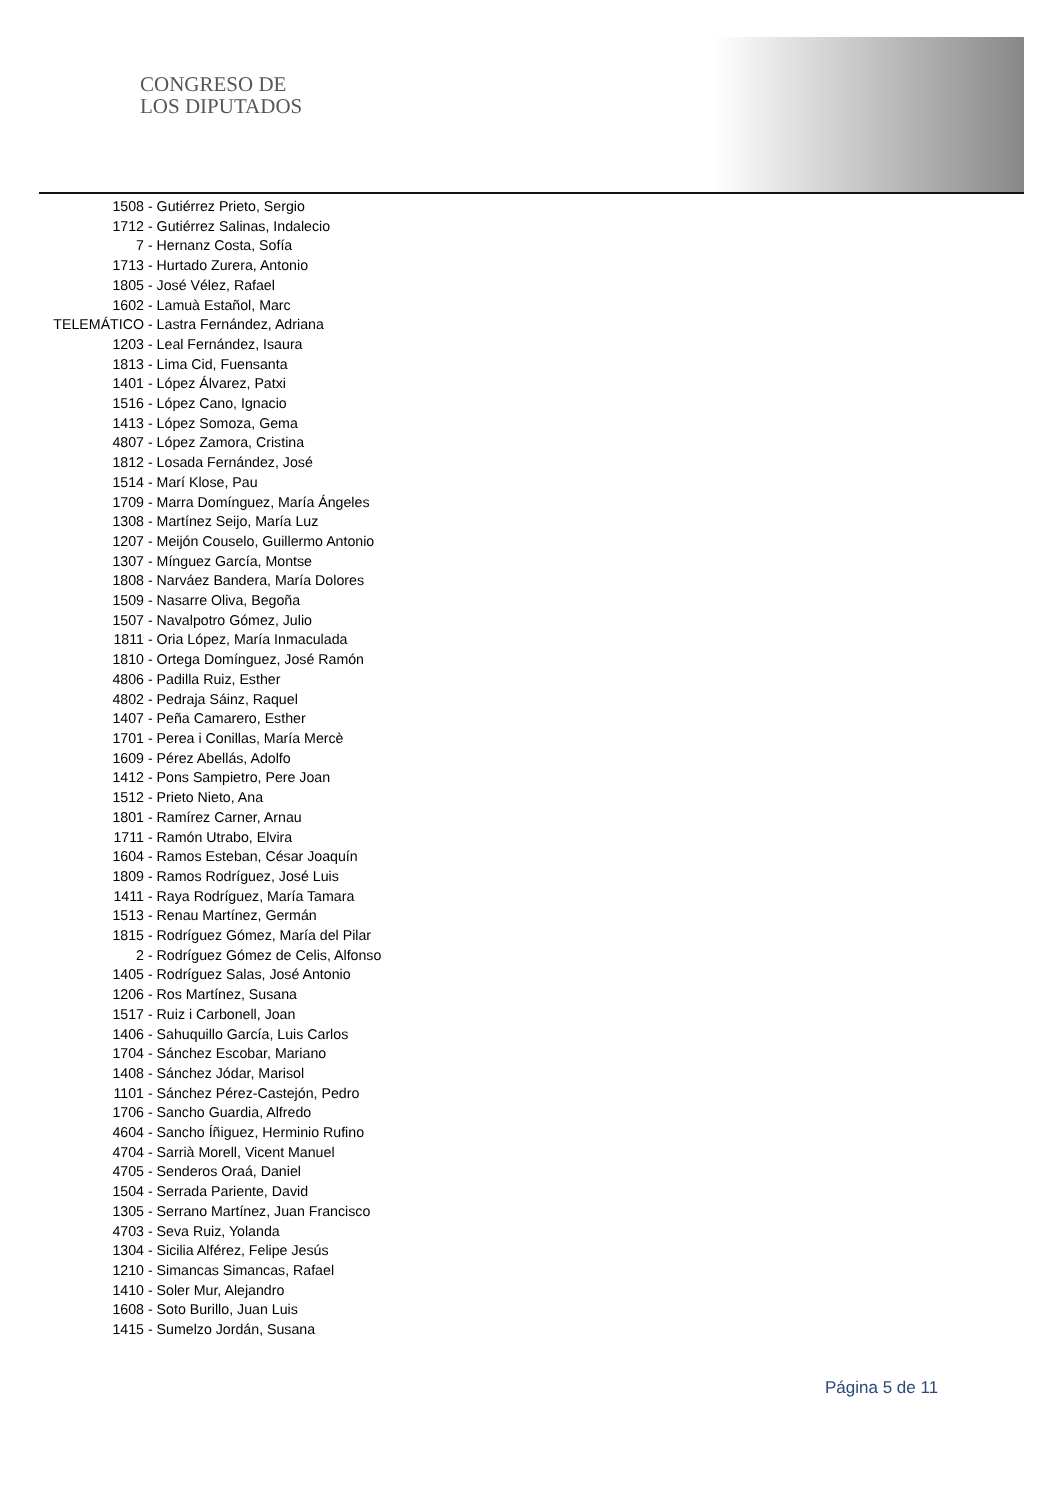CONGRESO DE
LOS DIPUTADOS
1508 - Gutiérrez Prieto, Sergio
1712 - Gutiérrez Salinas, Indalecio
7 - Hernanz Costa, Sofía
1713 - Hurtado Zurera, Antonio
1805 - José Vélez, Rafael
1602 - Lamuà Estañol, Marc
TELEMÁTICO - Lastra Fernández, Adriana
1203 - Leal Fernández, Isaura
1813 - Lima Cid, Fuensanta
1401 - López Álvarez, Patxi
1516 - López Cano, Ignacio
1413 - López Somoza, Gema
4807 - López Zamora, Cristina
1812 - Losada Fernández, José
1514 - Marí Klose, Pau
1709 - Marra Domínguez, María Ángeles
1308 - Martínez Seijo, María Luz
1207 - Meijón Couselo, Guillermo Antonio
1307 - Mínguez García, Montse
1808 - Narváez Bandera, María Dolores
1509 - Nasarre Oliva, Begoña
1507 - Navalpotro Gómez, Julio
1811 - Oria López, María Inmaculada
1810 - Ortega Domínguez, José Ramón
4806 - Padilla Ruiz, Esther
4802 - Pedraja Sáinz, Raquel
1407 - Peña Camarero, Esther
1701 - Perea i Conillas, María Mercè
1609 - Pérez Abellás, Adolfo
1412 - Pons Sampietro, Pere Joan
1512 - Prieto Nieto, Ana
1801 - Ramírez Carner, Arnau
1711 - Ramón Utrabo, Elvira
1604 - Ramos Esteban, César Joaquín
1809 - Ramos Rodríguez, José Luis
1411 - Raya Rodríguez, María Tamara
1513 - Renau Martínez, Germán
1815 - Rodríguez Gómez, María del Pilar
2 - Rodríguez Gómez de Celis, Alfonso
1405 - Rodríguez Salas, José Antonio
1206 - Ros Martínez, Susana
1517 - Ruiz i Carbonell, Joan
1406 - Sahuquillo García, Luis Carlos
1704 - Sánchez Escobar, Mariano
1408 - Sánchez Jódar, Marisol
1101 - Sánchez Pérez-Castejón, Pedro
1706 - Sancho Guardia, Alfredo
4604 - Sancho Íñiguez, Herminio Rufino
4704 - Sarrià Morell, Vicent Manuel
4705 - Senderos Oraá, Daniel
1504 - Serrada Pariente, David
1305 - Serrano Martínez, Juan Francisco
4703 - Seva Ruiz, Yolanda
1304 - Sicilia Alférez, Felipe Jesús
1210 - Simancas Simancas, Rafael
1410 - Soler Mur, Alejandro
1608 - Soto Burillo, Juan Luis
1415 - Sumelzo Jordán, Susana
Página 5 de 11